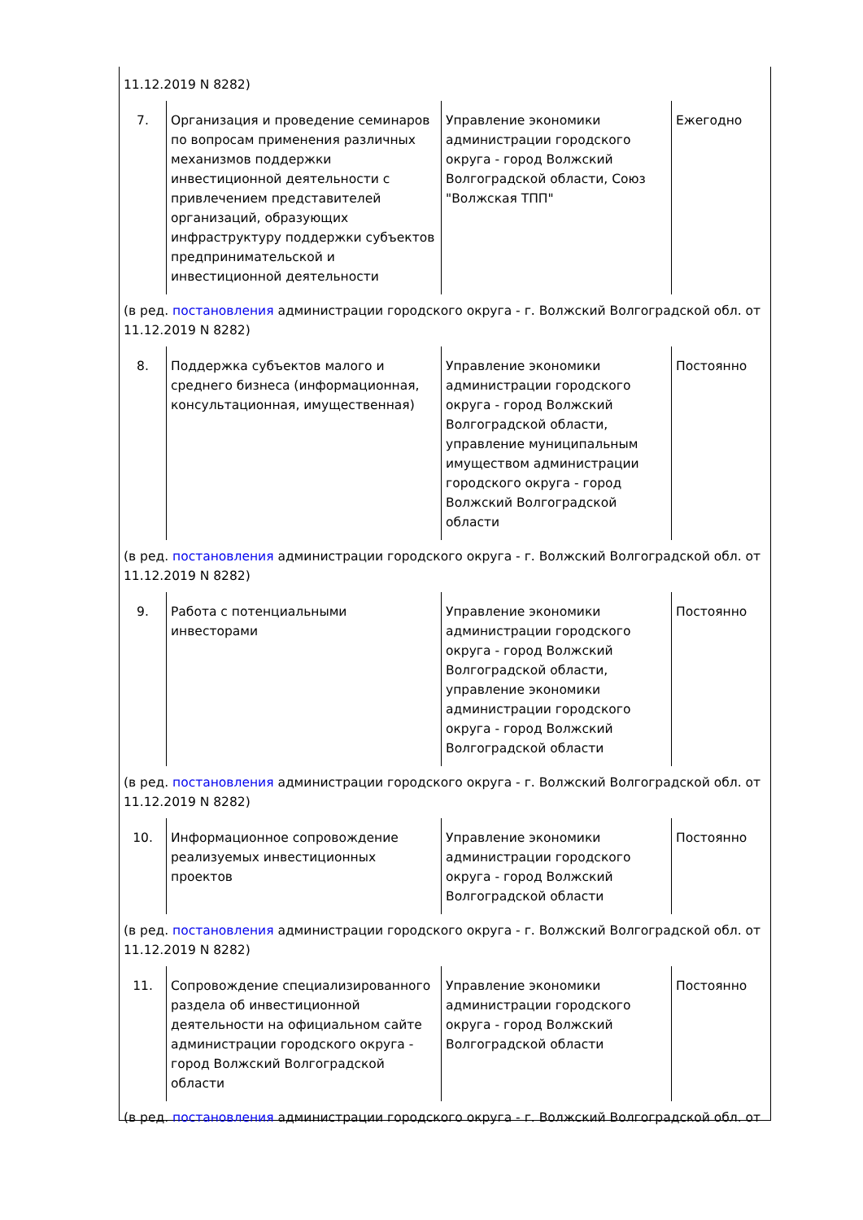| 11.12.2019 N 8282) | | | |
| 7. | Организация и проведение семинаров по вопросам применения различных механизмов поддержки инвестиционной деятельности с привлечением представителей организаций, образующих инфраструктуру поддержки субъектов предпринимательской и инвестиционной деятельности | Управление экономики администрации городского округа - город Волжский Волгоградской области, Союз "Волжская ТПП" | Ежегодно |
| (в ред. постановления администрации городского округа - г. Волжский Волгоградской обл. от 11.12.2019 N 8282) | | | |
| 8. | Поддержка субъектов малого и среднего бизнеса (информационная, консультационная, имущественная) | Управление экономики администрации городского округа - город Волжский Волгоградской области, управление муниципальным имуществом администрации городского округа - город Волжский Волгоградской области | Постоянно |
| (в ред. постановления администрации городского округа - г. Волжский Волгоградской обл. от 11.12.2019 N 8282) | | | |
| 9. | Работа с потенциальными инвесторами | Управление экономики администрации городского округа - город Волжский Волгоградской области, управление экономики администрации городского округа - город Волжский Волгоградской области | Постоянно |
| (в ред. постановления администрации городского округа - г. Волжский Волгоградской обл. от 11.12.2019 N 8282) | | | |
| 10. | Информационное сопровождение реализуемых инвестиционных проектов | Управление экономики администрации городского округа - город Волжский Волгоградской области | Постоянно |
| (в ред. постановления администрации городского округа - г. Волжский Волгоградской обл. от 11.12.2019 N 8282) | | | |
| 11. | Сопровождение специализированного раздела об инвестиционной деятельности на официальном сайте администрации городского округа - город Волжский Волгоградской области | Управление экономики администрации городского округа - город Волжский Волгоградской области | Постоянно |
| (в ред. постановления администрации городского округа - г. Волжский Волгоградской обл. от | | | |